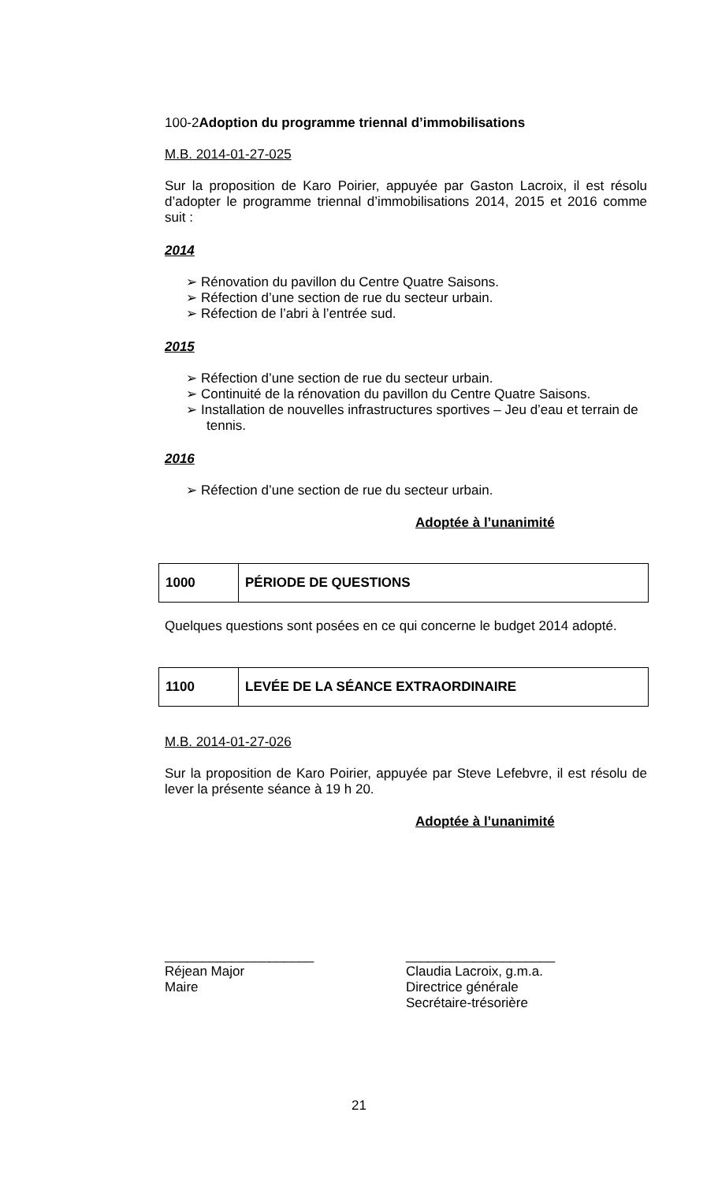100-2Adoption du programme triennal d’immobilisations
M.B. 2014-01-27-025
Sur la proposition de Karo Poirier, appuyée par Gaston Lacroix, il est résolu d’adopter le programme triennal d’immobilisations 2014, 2015 et 2016 comme suit :
2014
➢ Rénovation du pavillon du Centre Quatre Saisons.
➢ Réfection d’une section de rue du secteur urbain.
➢ Réfection de l’abri à l’entrée sud.
2015
➢ Réfection d’une section de rue du secteur urbain.
➢ Continuité de la rénovation du pavillon du Centre Quatre Saisons.
➢ Installation de nouvelles infrastructures sportives – Jeu d’eau et terrain de tennis.
2016
➢ Réfection d’une section de rue du secteur urbain.
Adoptée à l’unanimité
| 1000 | PÉRIODE DE QUESTIONS |
Quelques questions sont posées en ce qui concerne le budget 2014 adopté.
| 1100 | LEVÉE DE LA SÉANCE EXTRAORDINAIRE |
M.B. 2014-01-27-026
Sur la proposition de Karo Poirier, appuyée par Steve Lefebvre, il est résolu de lever la présente séance à 19 h 20.
Adoptée à l’unanimité
____________________
Réjean Major
Maire
____________________
Claudia Lacroix, g.m.a.
Directrice générale
Secrétaire-trésorière
21